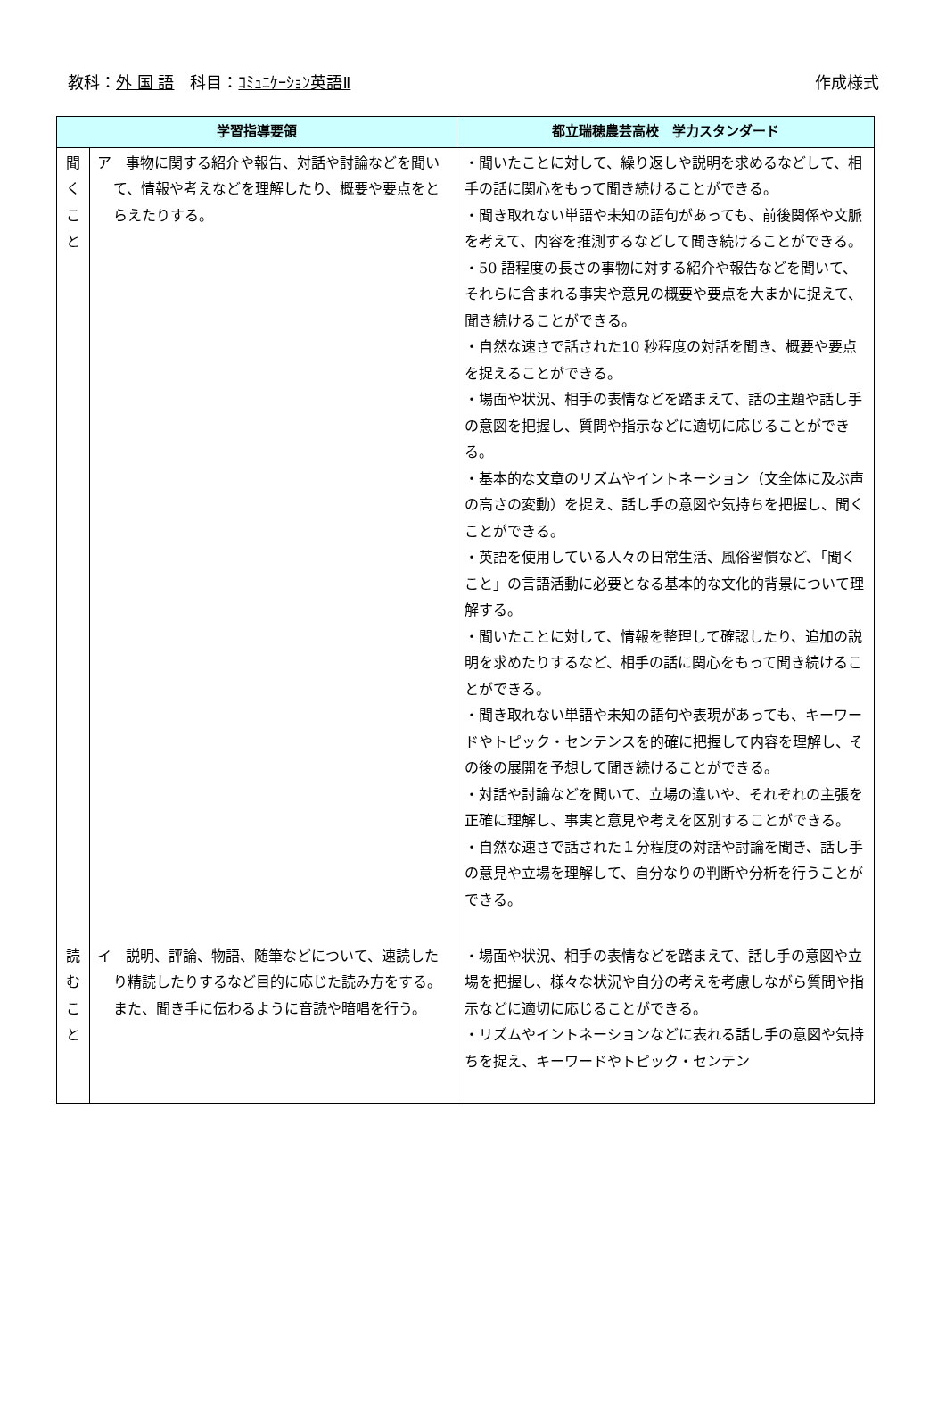教科：外 国 語　科目：ｺﾐｭﾆｹｰｼｮﾝ英語Ⅱ
作成様式
| 学習指導要領 | | 都立瑞穂農芸高校 学力スタンダード |
| --- | --- | --- |
| 聞 く こ と | ア 事物に関する紹介や報告、対話や討論などを聞いて、情報や考えなどを理解したり、概要や要点をとらえたりする。 | ・聞いたことに対して、繰り返しや説明を求めるなどして、相手の話に関心をもって聞き続けることができる。 ・聞き取れない単語や未知の語句があっても、前後関係や文脈を考えて、内容を推測するなどして聞き続けることができる。 ・50 語程度の長さの事物に対する紹介や報告などを聞いて、それらに含まれる事実や意見の概要や要点を大まかに捉えて、聞き続けることができる。 ・自然な速さで話された10 秒程度の対話を聞き、概要や要点を捉えることができる。 ・場面や状況、相手の表情などを踏まえて、話の主題や話し手の意図を把握し、質問や指示などに適切に応じることができる。 ・基本的な文章のリズムやイントネーション（文全体に及ぶ声の高さの変動）を捉え、話し手の意図や気持ちを把握し、聞くことができる。 ・英語を使用している人々の日常生活、風俗習慣など、「聞くこと」の言語活動に必要となる基本的な文化的背景について理解する。 ・聞いたことに対して、情報を整理して確認したり、追加の説明を求めたりするなど、相手の話に関心をもって聞き続けることができる。 ・聞き取れない単語や未知の語句や表現があっても、キーワードやトピック・センテンスを的確に把握して内容を理解し、その後の展開を予想して聞き続けることができる。 ・対話や討論などを聞いて、立場の違いや、それぞれの主張を正確に理解し、事実と意見や考えを区別することができる。 ・自然な速さで話された１分程度の対話や討論を聞き、話し手の意見や立場を理解して、自分なりの判断や分析を行うことができる。 |
| 読 む こ と | イ 説明、評論、物語、随筆などについて、速読したり精読したりするなど目的に応じた読み方をする。また、聞き手に伝わるように音読や暗唱を行う。 | ・場面や状況、相手の表情などを踏まえて、話し手の意図や立場を把握し、様々な状況や自分の考えを考慮しながら質問や指示などに適切に応じることができる。 ・リズムやイントネーションなどに表れる話し手の意図や気持ちを捉え、キーワードやトピック・センテン |